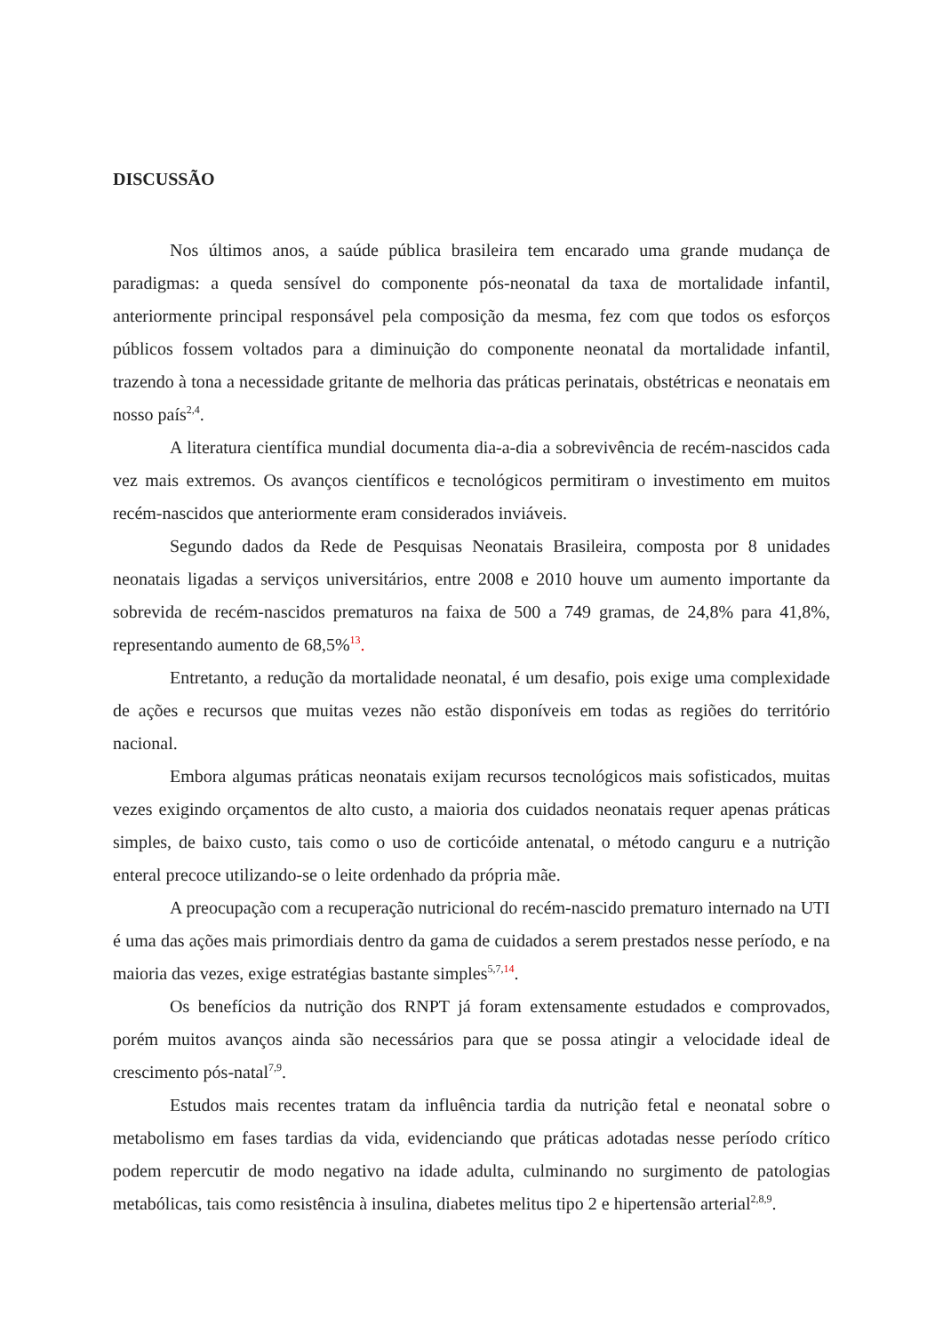DISCUSSÃO
Nos últimos anos, a saúde pública brasileira tem encarado uma grande mudança de paradigmas: a queda sensível do componente pós-neonatal da taxa de mortalidade infantil, anteriormente principal responsável pela composição da mesma, fez com que todos os esforços públicos fossem voltados para a diminuição do componente neonatal da mortalidade infantil, trazendo à tona a necessidade gritante de melhoria das práticas perinatais, obstétricas e neonatais em nosso país<sup>2,4</sup>.
A literatura científica mundial documenta dia-a-dia a sobrevivência de recém-nascidos cada vez mais extremos. Os avanços científicos e tecnológicos permitiram o investimento em muitos recém-nascidos que anteriormente eram considerados inviáveis.
Segundo dados da Rede de Pesquisas Neonatais Brasileira, composta por 8 unidades neonatais ligadas a serviços universitários, entre 2008 e 2010 houve um aumento importante da sobrevida de recém-nascidos prematuros na faixa de 500 a 749 gramas, de 24,8% para 41,8%, representando aumento de 68,5%<sup>13</sup>.
Entretanto, a redução da mortalidade neonatal, é um desafio, pois exige uma complexidade de ações e recursos que muitas vezes não estão disponíveis em todas as regiões do território nacional.
Embora algumas práticas neonatais exijam recursos tecnológicos mais sofisticados, muitas vezes exigindo orçamentos de alto custo, a maioria dos cuidados neonatais requer apenas práticas simples, de baixo custo, tais como o uso de corticóide antenatal, o método canguru e a nutrição enteral precoce utilizando-se o leite ordenhado da própria mãe.
A preocupação com a recuperação nutricional do recém-nascido prematuro internado na UTI é uma das ações mais primordiais dentro da gama de cuidados a serem prestados nesse período, e na maioria das vezes, exige estratégias bastante simples<sup>5,7,14</sup>.
Os benefícios da nutrição dos RNPT já foram extensamente estudados e comprovados, porém muitos avanços ainda são necessários para que se possa atingir a velocidade ideal de crescimento pós-natal<sup>7,9</sup>.
Estudos mais recentes tratam da influência tardia da nutrição fetal e neonatal sobre o metabolismo em fases tardias da vida, evidenciando que práticas adotadas nesse período crítico podem repercutir de modo negativo na idade adulta, culminando no surgimento de patologias metabólicas, tais como resistência à insulina, diabetes melitus tipo 2 e hipertensão arterial<sup>2,8,9</sup>.